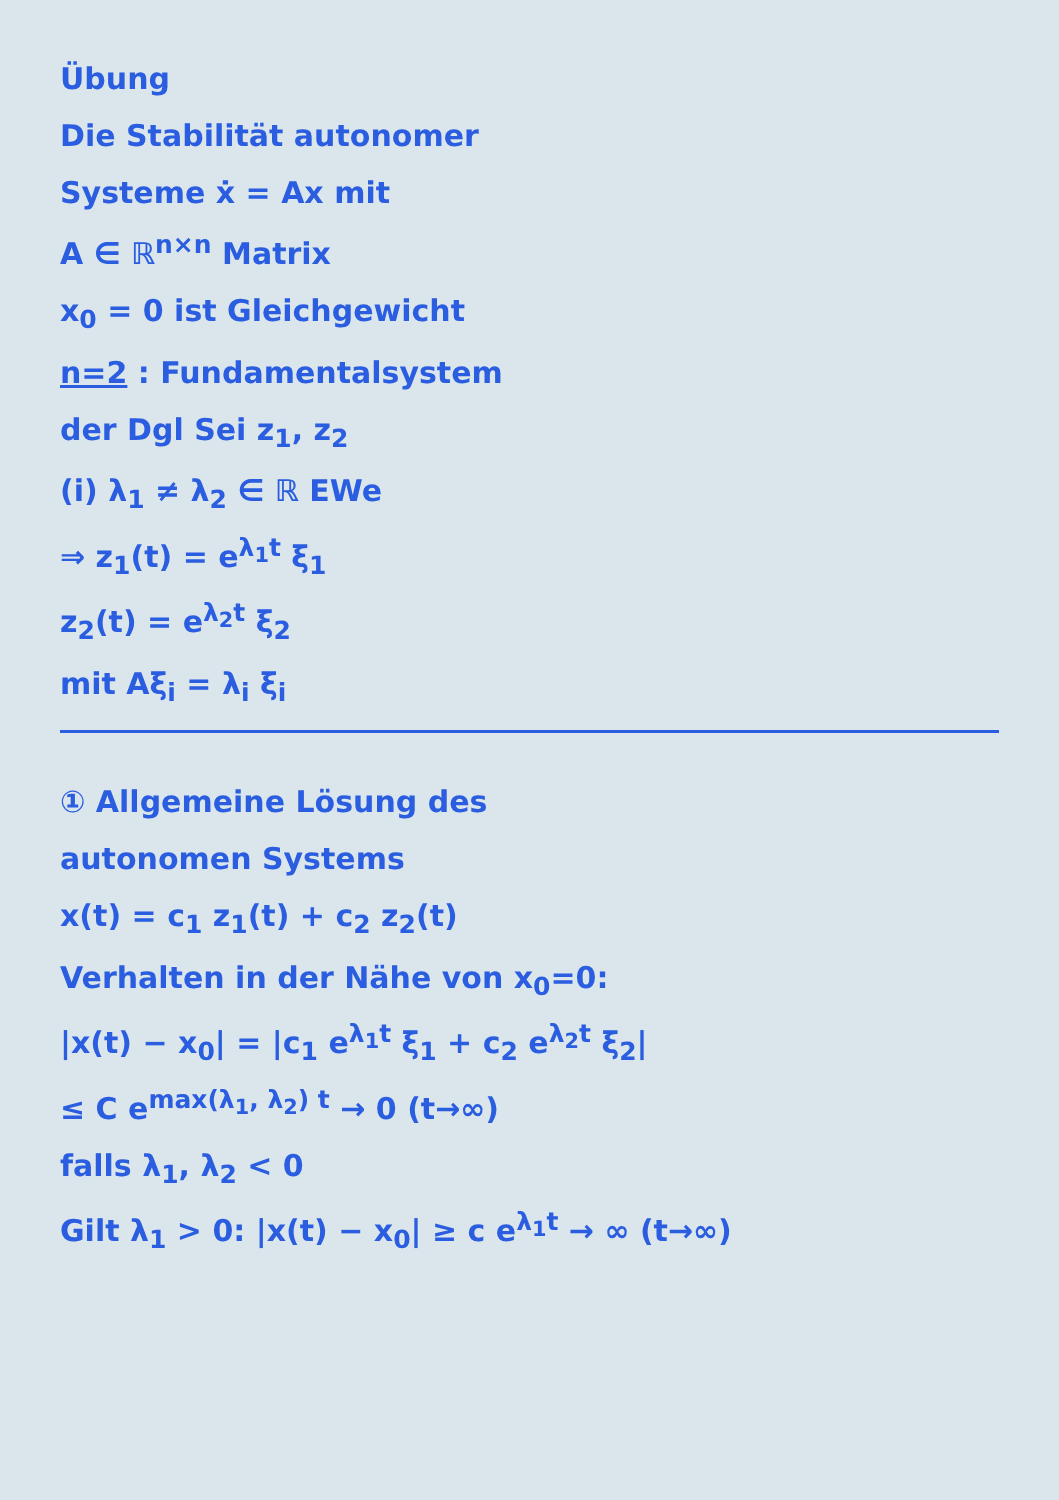Übung
Die Stabilität autonomer
Systeme ẋ = Ax mit
A ∈ ℝ<sup>n×n</sup> Matrix
x<sub>0</sub> = 0 ist Gleichgewicht
n=2 : Fundamentalsystem
der Dgl Sei z<sub>1</sub>, z<sub>2</sub>
(i) λ<sub>1</sub> ≠ λ<sub>2</sub> ∈ ℝ EWe
⇒ z<sub>1</sub>(t) = e<sup>λ<sub>1</sub>t</sup> ξ<sub>1</sub>
z<sub>2</sub>(t) = e<sup>λ<sub>2</sub>t</sup> ξ<sub>2</sub>
mit Aξ<sub>i</sub> = λ<sub>i</sub> ξ<sub>i</sub>
① Allgemeine Lösung des
autonomen Systems
x(t) = c<sub>1</sub> z<sub>1</sub>(t) + c<sub>2</sub> z<sub>2</sub>(t)
Verhalten in der Nähe von x<sub>0</sub>=0:
|x(t) − x<sub>0</sub>| = |c<sub>1</sub> e<sup>λ<sub>1</sub>t</sup> ξ<sub>1</sub> + c<sub>2</sub> e<sup>λ<sub>2</sub>t</sup> ξ<sub>2</sub>|
≤ C e<sup>max(λ<sub>1</sub>, λ<sub>2</sub>) t</sup> → 0 (t→∞)
falls λ<sub>1</sub>, λ<sub>2</sub> < 0
Gilt λ<sub>1</sub> > 0: |x(t) − x<sub>0</sub>| ≥ c e<sup>λ<sub>1</sub>t</sup> → ∞ (t→∞)